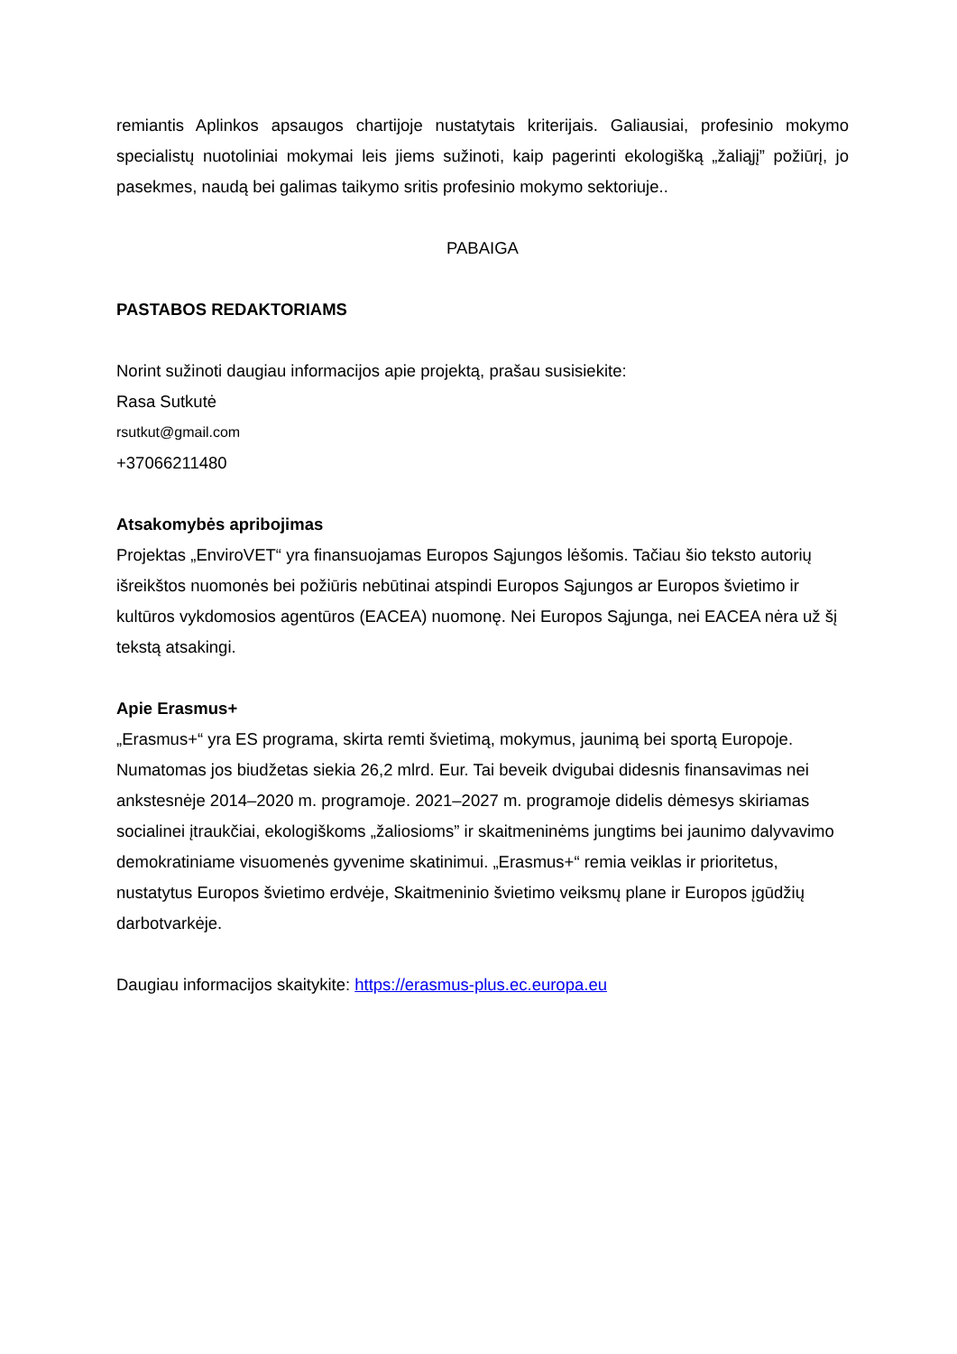remiantis Aplinkos apsaugos chartijoje nustatytais kriterijais. Galiausiai, profesinio mokymo specialistų nuotoliniai mokymai leis jiems sužinoti, kaip pagerinti ekologišką „žaliąjį” požiūrį, jo pasekmes, naudą bei galimas taikymo sritis profesinio mokymo sektoriuje..
PABAIGA
PASTABOS REDAKTORIAMS
Norint sužinoti daugiau informacijos apie projektą, prašau susisiekite:
Rasa Sutkutė
rsutkut@gmail.com
+37066211480
Atsakomybės apribojimas
Projektas „EnviroVET“ yra finansuojamas Europos Sąjungos lėšomis. Tačiau šio teksto autorių išreikštos nuomonės bei požiūris nebūtinai atspindi Europos Sąjungos ar Europos švietimo ir kultūros vykdomosios agentūros (EACEA) nuomonę. Nei Europos Sąjunga, nei EACEA nėra už šį tekstą atsakingi.
Apie Erasmus+
„Erasmus+“ yra ES programa, skirta remti švietimą, mokymus, jaunimą bei sportą Europoje. Numatomas jos biudžetas siekia 26,2 mlrd. Eur. Tai beveik dvigubai didesnis finansavimas nei ankstesnėje 2014–2020 m. programoje. 2021–2027 m. programoje didelis dėmesys skiriamas socialinei įtraukčiai, ekologiškoms „žaliosioms” ir skaitmeninėms jungtims bei jaunimo dalyvavimo demokratiniame visuomenės gyvenime skatinimui. „Erasmus+“ remia veiklas ir prioritetus, nustatytus Europos švietimo erdvėje, Skaitmeninio švietimo veiksmų plane ir Europos įgūdžių darbotvarkėje.
Daugiau informacijos skaitykite: https://erasmus-plus.ec.europa.eu